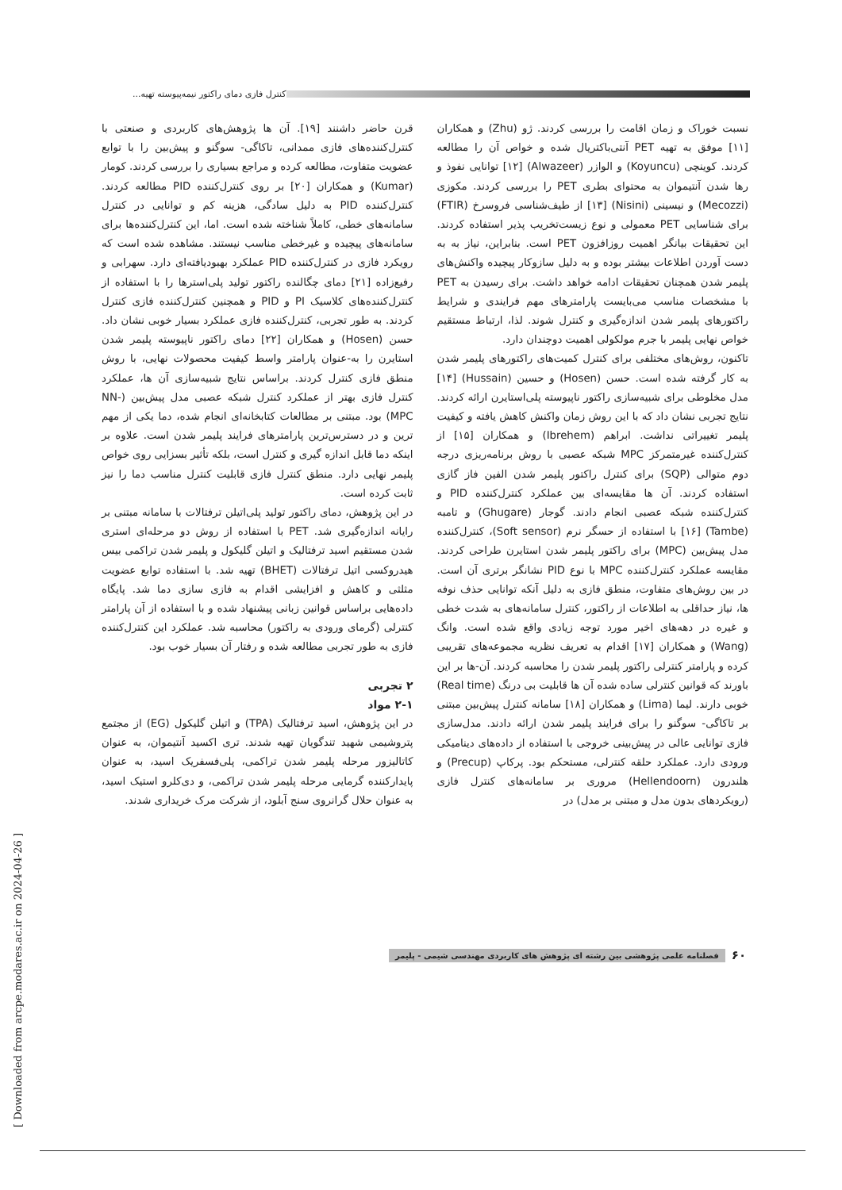کنترل فازی دمای راکتور نیمه‌پیوسته تهیه...
نسبت خوراک و زمان اقامت را بررسی کردند. ژو (Zhu) و همکاران [۱۱] موفق به تهیه PET آنتی‌باکتریال شده و خواص آن را مطالعه کردند. کوینچی (Koyuncu) و الوازر (Alwazeer) [۱۲] توانایی نفوذ و رها شدن آنتیموان به محتوای بطری PET را بررسی کردند. مکوزی (Mecozzi) و نیسینی (Nisini) [۱۳] از طیف‌شناسی فروسرخ (FTIR) برای شناسایی PET معمولی و نوع زیست‌تخریب پذیر استفاده کردند. این تحقیقات بیانگر اهمیت روزافزون PET است. بنابراین، نیاز به به دست آوردن اطلاعات بیشتر بوده و به دلیل سازوکار پیچیده واکنش‌های پلیمر شدن همچنان تحقیقات ادامه خواهد داشت. برای رسیدن به PET با مشخصات مناسب می‌بایست پارامترهای مهم فرایندی و شرایط راکتورهای پلیمر شدن اندازه‌گیری و کنترل شوند. لذا، ارتباط مستقیم خواص نهایی پلیمر با جرم مولکولی اهمیت دوچندان دارد.
تاکنون، روش‌های مختلفی برای کنترل کمیت‌های راکتورهای پلیمر شدن به کار گرفته شده است. حسن (Hosen) و حسین (Hussain) [۱۴] مدل مخلوطی برای شبیه‌سازی راکتور ناپیوسته پلی‌استایرن ارائه کردند. نتایج تجربی نشان داد که با این روش زمان واکنش کاهش یافته و کیفیت پلیمر تغییراتی نداشت. ابراهم (Ibrehem) و همکاران [۱۵] از کنترل‌کننده غیرمتمرکز MPC شبکه عصبی با روش برنامه‌ریزی درجه دوم متوالی (SQP) برای کنترل راکتور پلیمر شدن الفین فاز گازی استفاده کردند. آن ها مقایسه‌ای بین عملکرد کنترل‌کننده PID و کنترل‌کننده شبکه عصبی انجام دادند. گوجار (Ghugare) و تامبه (Tambe) [۱۶] با استفاده از حسگر نرم (Soft sensor)، کنترل‌کننده مدل پیش‌بین (MPC) برای راکتور پلیمر شدن استایرن طراحی کردند. مقایسه عملکرد کنترل‌کننده MPC با نوع PID نشانگر برتری آن است. در بین روش‌های متفاوت، منطق فازی به دلیل آنکه توانایی حذف نوفه ها، نیاز حداقلی به اطلاعات از راکتور، کنترل سامانه‌های به شدت خطی و غیره در دهه‌های اخیر مورد توجه زیادی واقع شده است. وانگ (Wang) و همکاران [۱۷] اقدام به تعریف نظریه مجموعه‌های تقریبی کرده و پارامتر کنترلی راکتور پلیمر شدن را محاسبه کردند. آن-ها بر این باورند که قوانین کنترلی ساده شده آن ها قابلیت بی درنگ (Real time) خوبی دارند. لیما (Lima) و همکاران [۱۸] سامانه کنترل پیش‌بین مبتنی بر تاکاگی- سوگنو را برای فرایند پلیمر شدن ارائه دادند. مدل‌سازی فازی توانایی عالی در پیش‌بینی خروجی با استفاده از داده‌های دینامیکی ورودی دارد. عملکرد حلقه کنترلی، مستحکم بود. پرکاپ (Precup) و هلندرون (Hellendoorn) مروری بر سامانه‌های کنترل فازی (رویکردهای بدون مدل و مبتنی بر مدل) در
قرن حاضر داشنند [۱۹]. آن ها پژوهش‌های کاربردی و صنعتی با کنترل‌کننده‌های فازی ممدانی، تاکاگی- سوگنو و پیش‌بین را با توابع عضویت متفاوت، مطالعه کرده و مراجع بسیاری را بررسی کردند. کومار (Kumar) و همکاران [۲۰] بر روی کنترل‌کننده PID مطالعه کردند. کنترل‌کننده PID به دلیل سادگی، هزینه کم و توانایی در کنترل سامانه‌های خطی، کاملاً شناخته شده است. اما، این کنترل‌کننده‌ها برای سامانه‌های پیچیده و غیرخطی مناسب نیستند. مشاهده شده است که رویکرد فازی در کنترل‌کننده PID عملکرد بهبودیافته‌ای دارد. سهرابی و رفیع‌زاده [۲۱] دمای چگالنده راکتور تولید پلی‌استرها را با استفاده از کنترل‌کننده‌های کلاسیک PI و PID و همچنین کنترل‌کننده فازی کنترل کردند. به طور تجربی، کنترل‌کننده فازی عملکرد بسیار خوبی نشان داد. حسن (Hosen) و همکاران [۲۲] دمای راکتور ناپیوسته پلیمر شدن استایرن را به-عنوان پارامتر واسط کیفیت محصولات نهایی، با روش منطق فازی کنترل کردند. براساس نتایج شبیه‌سازی آن ها، عملکرد کنترل فازی بهتر از عملکرد کنترل شبکه عصبی مدل پیش‌بین (NN-MPC) بود. مبتنی بر مطالعات کتابخانه‌ای انجام شده، دما یکی از مهم ترین و در دسترس‌ترین پارامترهای فرایند پلیمر شدن است. علاوه بر اینکه دما قابل اندازه گیری و کنترل است، بلکه تأثیر بسزایی روی خواص پلیمر نهایی دارد. منطق کنترل فازی قابلیت کنترل مناسب دما را نیز ثابت کرده است.
در این پژوهش، دمای راکتور تولید پلی‌اتیلن ترفتالات با سامانه مبتنی بر رایانه اندازه‌گیری شد. PET با استفاده از روش دو مرحله‌ای استری شدن مستقیم اسید ترفتالیک و اتیلن گلیکول و پلیمر شدن تراکمی بیس هیدروکسی اتیل ترفتالات (BHET) تهیه شد. با استفاده توابع عضویت مثلثی و کاهش و افزایشی اقدام به فازی سازی دما شد. پایگاه داده‌هایی براساس قوانین زبانی پیشنهاد شده و با استفاده از آن پارامتر کنترلی (گرمای ورودی به راکتور) محاسبه شد. عملکرد این کنترل‌کننده فازی به طور تجربی مطالعه شده و رفتار آن بسیار خوب بود.
۲ تجربی
۲-۱ مواد
در این پژوهش، اسید ترفتالیک (TPA) و اتیلن گلیکول (EG) از مجتمع پتروشیمی شهید تندگویان تهیه شدند. تری اکسید آنتیموان، به عنوان کاتالیزور مرحله پلیمر شدن تراکمی، پلی‌فسفریک اسید، به عنوان پایدارکننده گرمایی مرحله پلیمر شدن تراکمی، و دی‌کلرو استیک اسید، به عنوان حلال گرانروی سنج آبلود، از شرکت مرک خریداری شدند.
۶۰ فصلنامه علمی پژوهشی بین رشته ای پژوهش های کاربردی مهندسی شیمی - پلیمر
[ Downloaded from arcpe.modares.ac.ir on 2024-04-26 ]